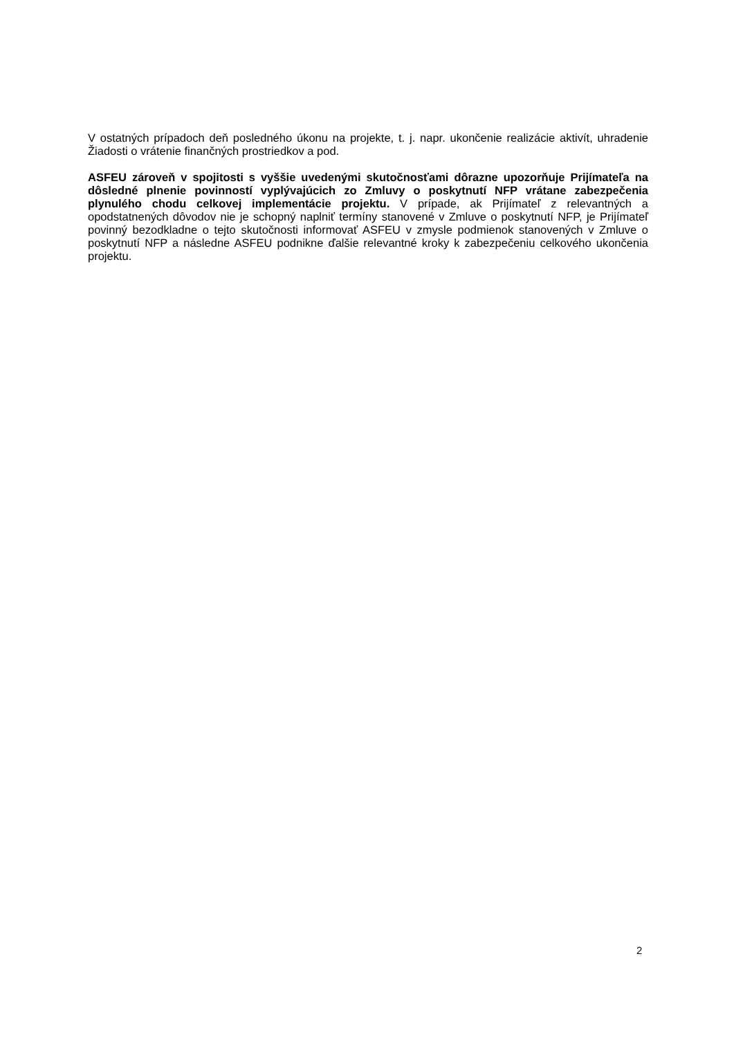V ostatných prípadoch deň posledného úkonu na projekte, t. j. napr. ukončenie realizácie aktivít, uhradenie Žiadosti o vrátenie finančných prostriedkov a pod.
ASFEU zároveň v spojitosti s vyššie uvedenými skutočnosťami dôrazne upozorňuje Prijímateľa na dôsledné plnenie povinností vyplývajúcich zo Zmluvy o poskytnutí NFP vrátane zabezpečenia plynulého chodu celkovej implementácie projektu. V prípade, ak Prijímateľ z relevantných a opodstatnených dôvodov nie je schopný naplniť termíny stanovené v Zmluve o poskytnutí NFP, je Prijímateľ povinný bezodkladne o tejto skutočnosti informovať ASFEU v zmysle podmienok stanovených v Zmluve o poskytnutí NFP a následne ASFEU podnikne ďalšie relevantné kroky k zabezpečeniu celkového ukončenia projektu.
2